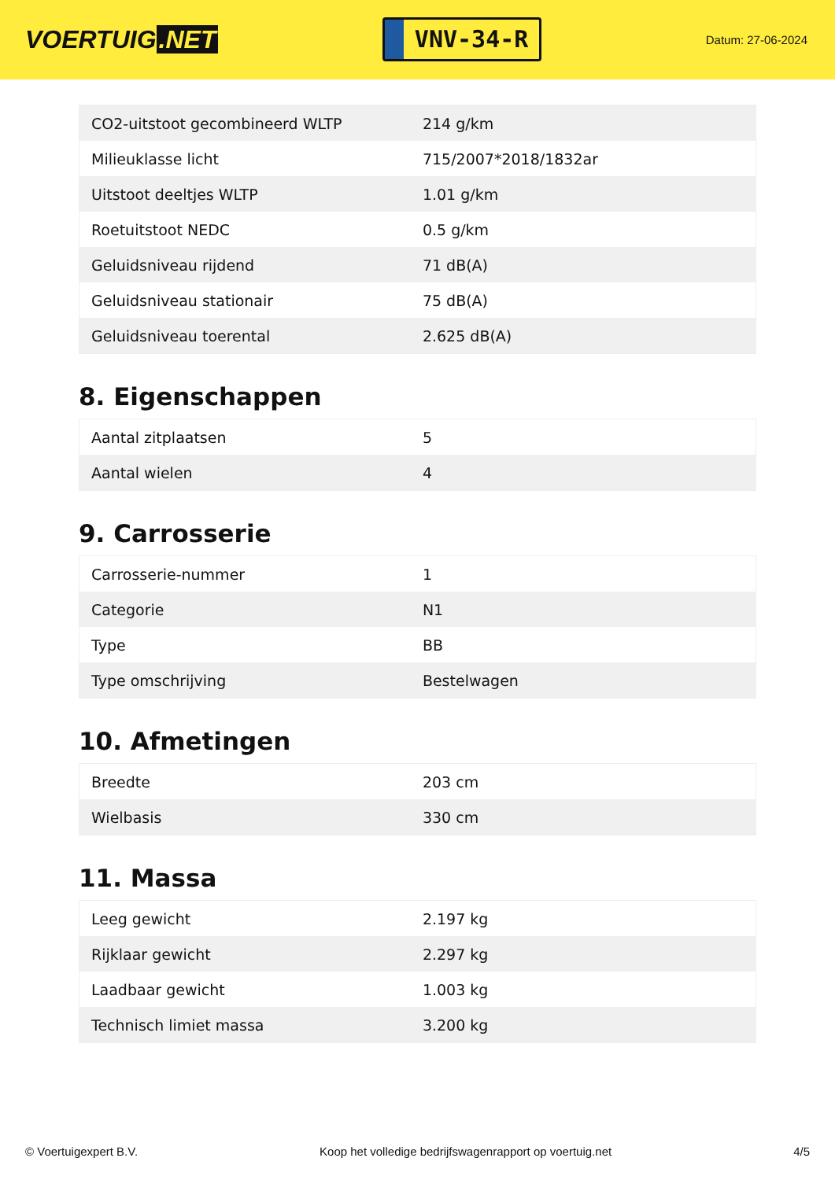VOERTUIG.NET
VNV-34-R
Datum: 27-06-2024
| CO2-uitstoot gecombineerd WLTP | 214 g/km |
| Milieuklasse licht | 715/2007*2018/1832ar |
| Uitstoot deeltjes WLTP | 1.01 g/km |
| Roetuitstoot NEDC | 0.5 g/km |
| Geluidsniveau rijdend | 71 dB(A) |
| Geluidsniveau stationair | 75 dB(A) |
| Geluidsniveau toerental | 2.625 dB(A) |
8. Eigenschappen
| Aantal zitplaatsen | 5 |
| Aantal wielen | 4 |
9. Carrosserie
| Carrosserie-nummer | 1 |
| Categorie | N1 |
| Type | BB |
| Type omschrijving | Bestelwagen |
10. Afmetingen
| Breedte | 203 cm |
| Wielbasis | 330 cm |
11. Massa
| Leeg gewicht | 2.197 kg |
| Rijklaar gewicht | 2.297 kg |
| Laadbaar gewicht | 1.003 kg |
| Technisch limiet massa | 3.200 kg |
© Voertuigexpert B.V. Koop het volledige bedrijfswagenrapport op voertuig.net 4/5